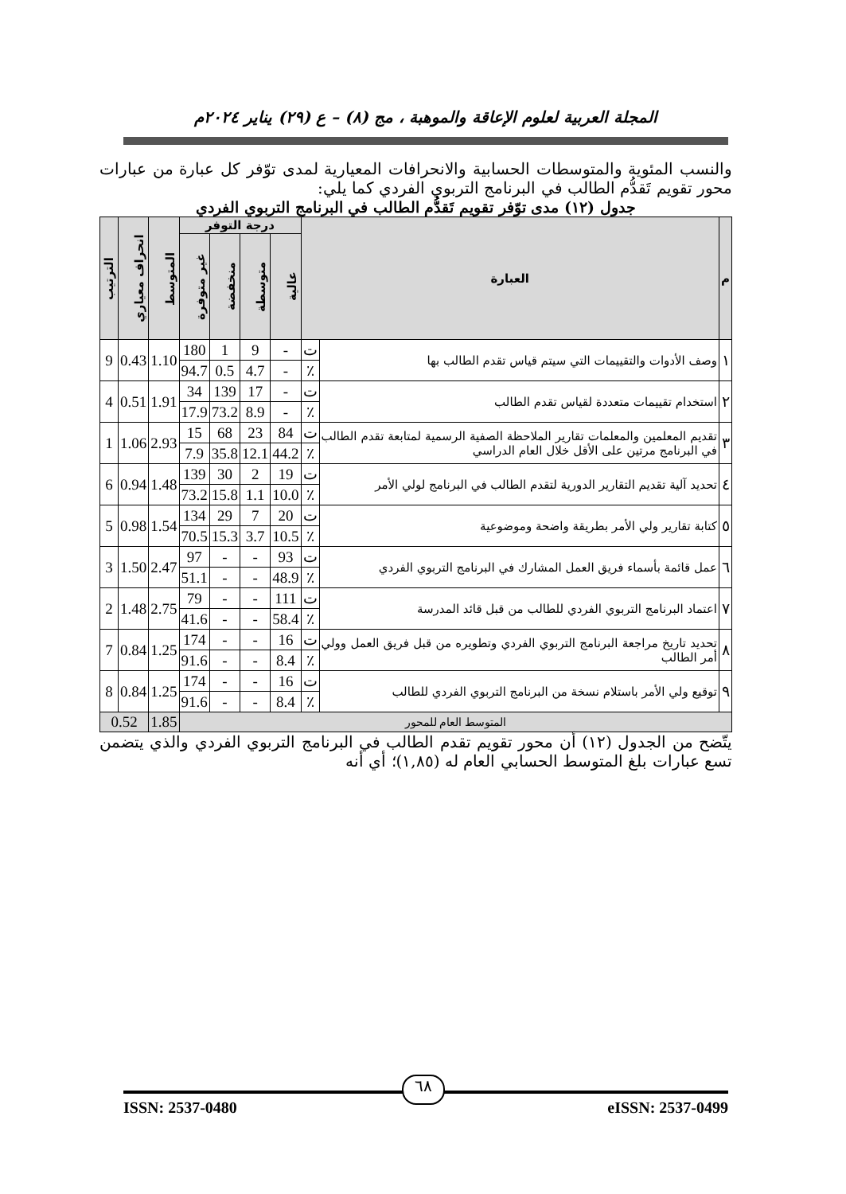المجلة العربية لعلوم الإعاقة والموهبة ، مج (٨) – ع (٢٩) يناير ٢٠٢٤م
والنسب المئوية والمتوسطات الحسابية والانحرافات المعيارية لمدى توّفر كل عبارة من عبارات محور تقويم تَقدُّم الطالب في البرنامج التربوي الفردي كما يلي:
جدول (١٢) مدى توّفر تقويم تَقدُّم الطالب في البرنامج التربوي الفردي
| م | العبارة | | درجة التوفر | | | | المتوسط | انحراف معياري | الترتيب |
| --- | --- | --- | --- | --- | --- | --- | --- | --- | --- |
| | | | عالية | متوسطة | منخفضة | غير متوفرة | | | |
| ١ | وصف الأدوات والتقييمات التي سيتم قياس تقدم الطالب بها | ت | - | 9 | 1 | 180 | 1.10 | 0.43 | 9 |
| | | ٪ | - | 4.7 | 0.5 | 94.7 | | | |
| ٢ | استخدام تقييمات متعددة لقياس تقدم الطالب | ت | - | 17 | 139 | 34 | 1.91 | 0.51 | 4 |
| | | ٪ | - | 8.9 | 73.2 | 17.9 | | | |
| ٣ | تقديم المعلمين والمعلمات تقارير الملاحظة الصفية الرسمية لمتابعة تقدم الطالب في البرنامج مرتين على الأقل خلال العام الدراسي | ت | 84 | 23 | 68 | 15 | 2.93 | 1.06 | 1 |
| | | ٪ | 44.2 | 12.1 | 35.8 | 7.9 | | | |
| ٤ | تحديد آلية تقديم التقارير الدورية لتقدم الطالب في البرنامج لولي الأمر | ت | 19 | 2 | 30 | 139 | 1.48 | 0.94 | 6 |
| | | ٪ | 10.0 | 1.1 | 15.8 | 73.2 | | | |
| ٥ | كتابة تقارير ولي الأمر بطريقة واضحة وموضوعية | ت | 20 | 7 | 29 | 134 | 1.54 | 0.98 | 5 |
| | | ٪ | 10.5 | 3.7 | 15.3 | 70.5 | | | |
| ٦ | عمل قائمة بأسماء فريق العمل المشارك في البرنامج التربوي الفردي | ت | 93 | - | - | 97 | 2.47 | 1.50 | 3 |
| | | ٪ | 48.9 | - | - | 51.1 | | | |
| ٧ | اعتماد البرنامج التربوي الفردي للطالب من قبل قائد المدرسة | ت | 111 | - | - | 79 | 2.75 | 1.48 | 2 |
| | | ٪ | 58.4 | - | - | 41.6 | | | |
| ٨ | تحديد تاريخ مراجعة البرنامج التربوي الفردي وتطويره من قبل فريق العمل وولي أمر الطالب | ت | 16 | - | - | 174 | 1.25 | 0.84 | 7 |
| | | ٪ | 8.4 | - | - | 91.6 | | | |
| ٩ | توقيع ولي الأمر باستلام نسخة من البرنامج التربوي الفردي للطالب | ت | 16 | - | - | 174 | 1.25 | 0.84 | 8 |
| | | ٪ | 8.4 | - | - | 91.6 | | | |
| المتوسط العام للمحور | | | | | | | 1.85 | 0.52 | |
يتّضح من الجدول (١٢) أن محور تقويم تقدم الطالب في البرنامج التربوي الفردي والذي يتضمن تسع عبارات بلغ المتوسط الحسابي العام له (١,٨٥)؛ أي أنه
ISSN: 2537-0480 eISSN: 2537-0499
٦٨